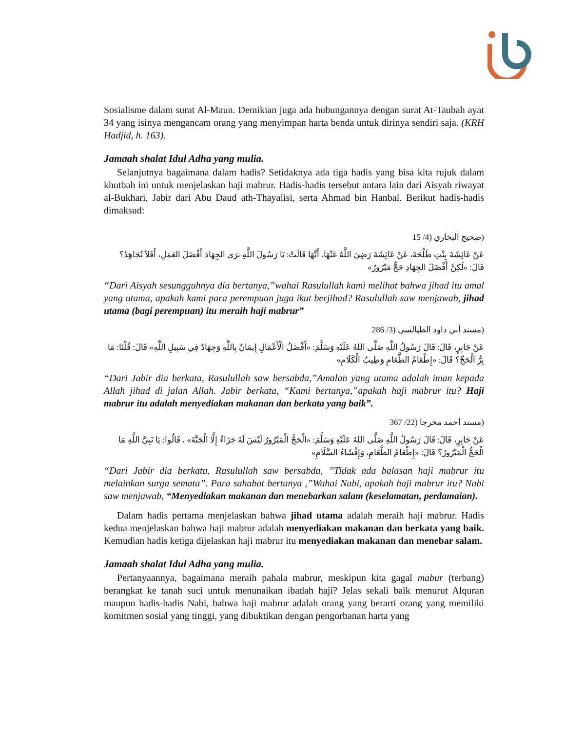Sosialisme dalam surat Al-Maun. Demikian juga ada hubungannya dengan surat At-Taubah ayat 34 yang isinya mengancam orang yang menyimpan harta benda untuk dirinya sendiri saja. (KRH Hadjid, h. 163).
Jamaah shalat Idul Adha yang mulia.
Selanjutnya bagaimana dalam hadis? Setidaknya ada tiga hadis yang bisa kita rujuk dalam khutbah ini untuk menjelaskan haji mabrur. Hadis-hadis tersebut antara lain dari Aisyah riwayat al-Bukhari, Jabir dari Abu Daud ath-Thayalisi, serta Ahmad bin Hanbal. Berikut hadis-hadis dimaksud:
(صحيح البخاري (4/ 15
عَنْ عَائِشَةَ بِنْتِ طَلْحَةَ، عَنْ عَائِشَةَ رَضِيَ اللَّهُ عَنْهَا، أَنَّهَا قَالَتْ: يَا رَسُولَ اللَّهِ نرَى الجِهَادَ أَفْضَلَ العَمَلِ، أَفَلاَ نُجَاهِدُ؟ قَالَ: «لَكِنَّ أَفْضَلَ الجِهَادِ حَجٌّ مَبْرُورٌ»
“Dari Aisyah sesungguhnya dia bertanya,”wahai Rasulullah kami melihat bahwa jihad itu amal yang utama, apakah kami para perempuan juga ikut berjihad? Rasulullah saw menjawab, jihad utama (bagi perempuan) itu meraih haji mabrur”
(مسند أبي داود الطيالسي (3/ 286
عَنْ جَابِرٍ، قَالَ: قَالَ رَسُولُ اللَّهِ صَلَّى اللهُ عَلَيْهِ وَسَلَّمَ: «أَفْضَلُ الْأَعْمَالِ إِيمَانٌ بِاللَّهِ وَجِهَادٌ فِي سَبِيلِ اللَّهِ» قَالَ: قُلْنَا: مَا بِرُّ الْحَجِّ؟ قَالَ: «إِطْعَامُ الطَّعَامِ وَطِيبُ الْكَلَامِ»
“Dari Jabir dia berkata, Rasulullah saw bersabda,”Amalan yang utama adalah iman kepada Allah jihad di jalan Allah. Jabir berkata, “Kami bertanya,”apakah haji mabrur itu? Haji mabrur itu adalah menyediakan makanan dan berkata yang baik”.
(مسند أحمد مخرجا (22/ 367
عَنْ جَابِرٍ، قَالَ: قَالَ رَسُولُ اللَّهِ صَلَّى اللهُ عَلَيْهِ وَسَلَّمَ: «الْحَجُّ الْمَبْرُورُ لَيْسَ لَهُ جَزَاءٌ إِلَّا الْجَنَّةَ» ، قَالُوا: يَا نَبِيَّ اللَّهِ مَا الْحَجُّ الْمَبْرُورُ؟ قَالَ: «إِطْعَامُ الطَّعَامِ، وَإِفْشَاءُ السَّلَامِ»
“Dari Jabir dia berkata, Rasulullah saw bersabda, ”Tidak ada balasan haji mabrur itu melainkan surga semata”. Para sahabat bertanya ,”Wahai Nabi, apakah haji mabrur itu? Nabi saw menjawab, “Menyediakan makanan dan menebarkan salam (keselamatan, perdamaian).
Dalam hadis pertama menjelaskan bahwa jihad utama adalah meraih haji mabrur. Hadis kedua menjelaskan bahwa haji mabrur adalah menyediakan makanan dan berkata yang baik. Kemudian hadis ketiga dijelaskan haji mabrur itu menyediakan makanan dan menebar salam.
Jamaah shalat Idul Adha yang mulia.
Pertanyaannya, bagaimana meraih pahala mabrur, meskipun kita gagal mabur (terbang) berangkat ke tanah suci untuk menunaikan ibadah haji? Jelas sekali baik menurut Alquran maupun hadis-hadis Nabi, bahwa haji mabrur adalah orang yang berarti orang yang memiliki komitmen sosial yang tinggi, yang dibuktikan dengan pengorbanan harta yang